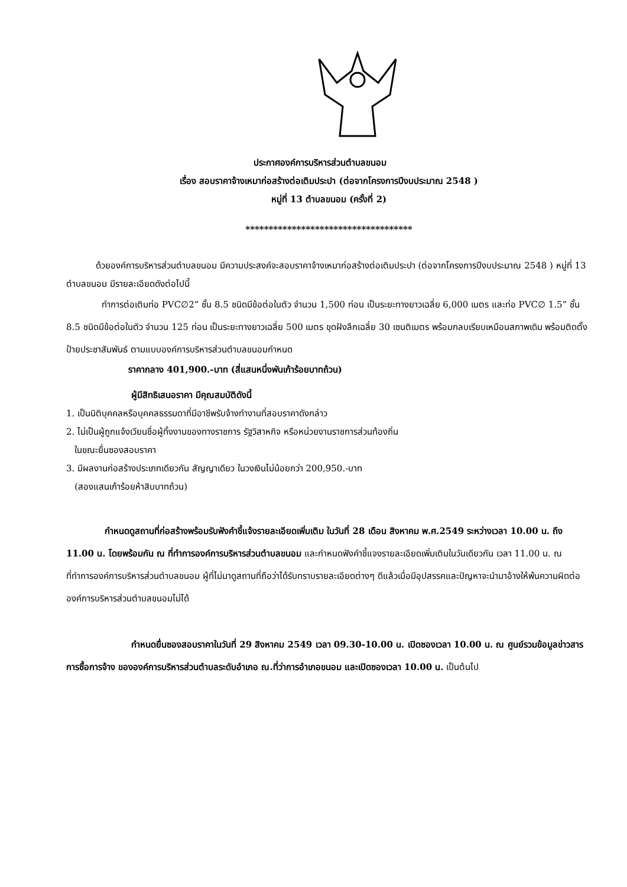ประกาศองค์การบริหารส่วนตำบลขนอม
เรื่อง สอบราคาจ้างเหมาก่อสร้างต่อเติมประปา (ต่อจากโครงการปีงบประมาณ 2548 )
หมู่ที่ 13 ตำบลขนอม (ครั้งที่ 2)
************************************
ด้วยองค์การบริหารส่วนตำบลขนอม มีความประสงค์จะสอบราคาจ้างเหมาก่อสร้างต่อเติมประปา (ต่อจากโครงการปีงบประมาณ 2548 ) หมู่ที่ 13 ตำบลขนอม มีรายละเอียดดังต่อไปนี้
ทำการต่อเติมท่อ PVC∅2” ชั้น 8.5 ชนิดมีข้อต่อในตัว จำนวน 1,500 ท่อน เป็นระยะทางยาวเฉลี่ย 6,000 เมตร และท่อ PVC∅ 1.5” ชั้น 8.5 ชนิดมีข้อต่อในตัว จำนวน 125 ท่อน เป็นระยะทางยาวเฉลี่ย 500 เมตร ขุดฝังลึกเฉลี่ย 30 เซนติเมตร พร้อมกลบเรียบเหมือนสภาพเดิม พร้อมติดตั้งป้ายประชาสัมพันธ์ ตามแบบองค์การบริหารส่วนตำบลขนอมกำหนด
ราคากลาง 401,900.-บาท (สี่แสนหนึ่งพันเก้าร้อยบาทถ้วน)
ผู้มีสิทธิเสนอราคา มีคุณสมบัติดังนี้
1. เป็นนิติบุคคลหรือบุคคลธรรมดาที่มีอาชีพรับจ้างทำงานที่สอบราคาดังกล่าว
2. ไม่เป็นผู้ถูกแจ้งเวียนชื่อผู้ทิ้งงานของทางราชการ รัฐวิสาหกิจ หรือหน่วยงานราชการส่วนท้องถิ่น
ในขณะยื่นซองสอบราคา
3. มีผลงานก่อสร้างประเภทเดียวกัน สัญญาเดียว ในวงเงินไม่น้อยกว่า 200,950.-บาท
(สองแสนเก้าร้อยห้าสิบบาทถ้วน)
กำหนดดูสถานที่ก่อสร้างพร้อมรับฟังคำชี้แจ้งรายละเอียดเพิ่มเติม ในวันที่ 28 เดือน สิงหาคม พ.ศ.2549 ระหว่างเวลา 10.00 น. ถึง 11.00 น. โดยพร้อมกัน ณ ที่ทำการองค์การบริหารส่วนตำบลขนอม และกำหนดฟังคำชี้แจงรายละเอียดเพิ่มเติมในวันเดียวกัน เวลา 11.00 น. ณ ที่ทำการองค์การบริหารส่วนตำบลขนอม ผู้ที่ไม่มาดูสถานที่ถือว่าได้รับทราบรายละเอียดต่างๆ ดีแล้วเมื่อมีอุปสรรคและปัญหาจะนำมาอ้างให้พ้นความผิดต่อองค์การบริหารส่วนตำบลขนอมไม่ได้
กำหนดยื่นซองสอบราคาในวันที่ 29 สิงหาคม 2549 เวลา 09.30-10.00 น. เปิดซองเวลา 10.00 น. ณ ศูนย์รวมข้อมูลข่าวสารการซื้อการจ้าง ขององค์การบริหารส่วนตำบลระดับอำเภอ ณ.ที่ว่าการอำเภอขนอม และเปิดซองเวลา 10.00 น. เป็นต้นไป